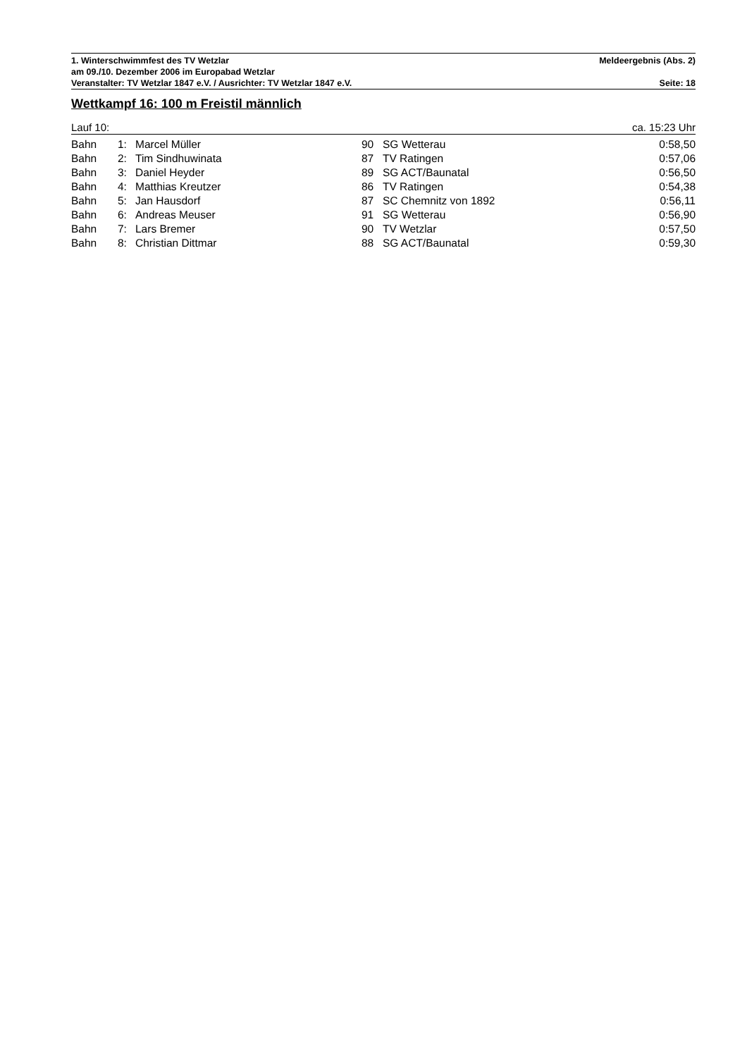1. Winterschwimmfest des TV Wetzlar Meldeergebnis (Abs. 2)
am 09./10. Dezember 2006 im Europabad Wetzlar
Veranstalter: TV Wetzlar 1847 e.V. / Ausrichter: TV Wetzlar 1847 e.V. Seite: 18
Wettkampf 16: 100 m Freistil männlich
Lauf 10: ca. 15:23 Uhr
| Bahn | 1: | Marcel Müller | 90 | SG Wetterau | 0:58,50 |
| Bahn | 2: | Tim Sindhuwinata | 87 | TV Ratingen | 0:57,06 |
| Bahn | 3: | Daniel Heyder | 89 | SG ACT/Baunatal | 0:56,50 |
| Bahn | 4: | Matthias Kreutzer | 86 | TV Ratingen | 0:54,38 |
| Bahn | 5: | Jan Hausdorf | 87 | SC Chemnitz von 1892 | 0:56,11 |
| Bahn | 6: | Andreas Meuser | 91 | SG Wetterau | 0:56,90 |
| Bahn | 7: | Lars Bremer | 90 | TV Wetzlar | 0:57,50 |
| Bahn | 8: | Christian Dittmar | 88 | SG ACT/Baunatal | 0:59,30 |